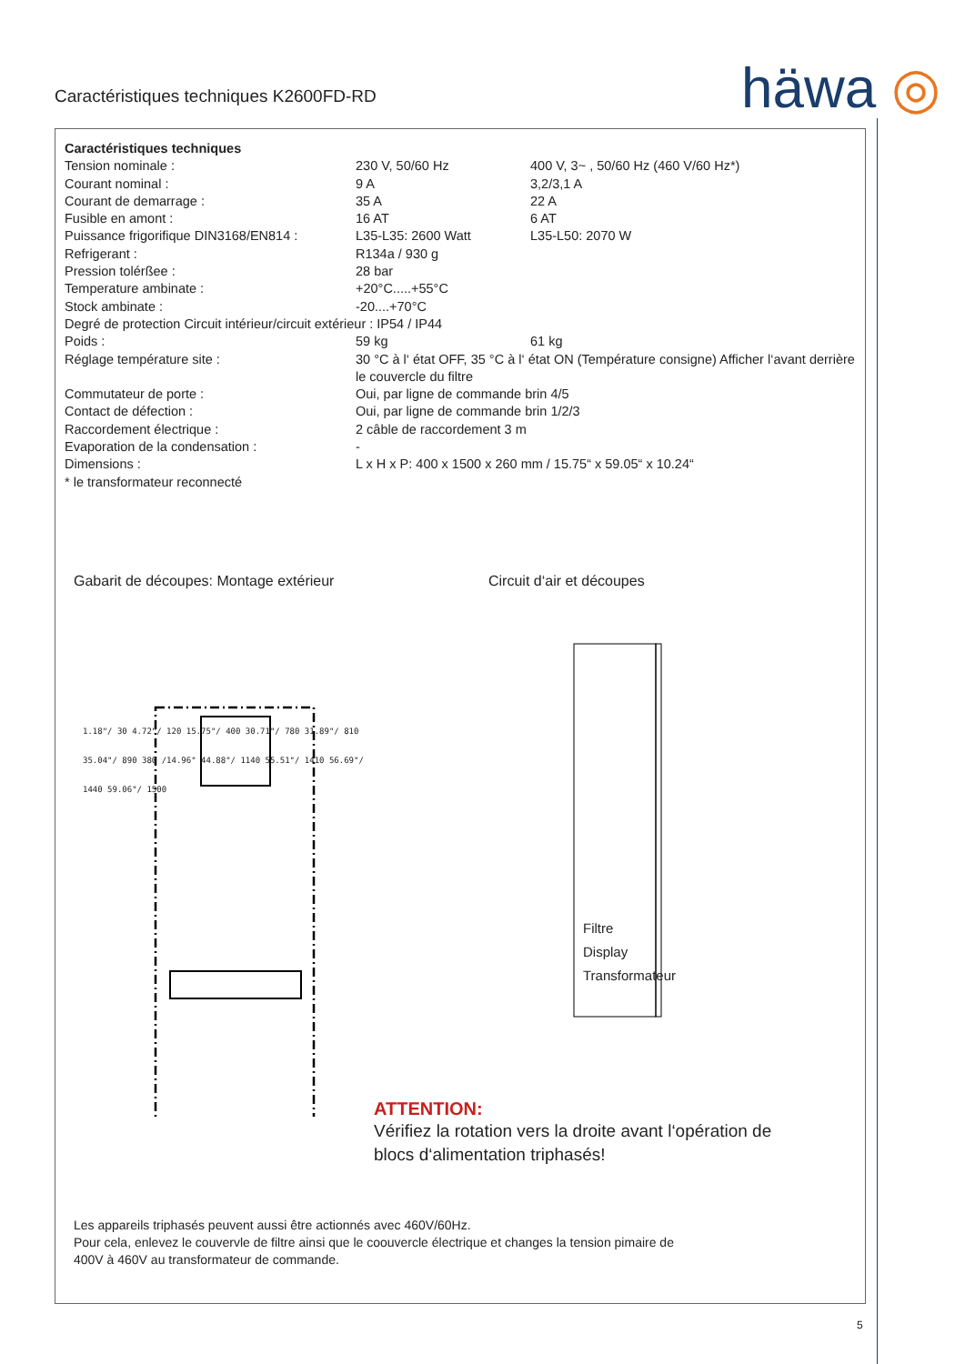Caractéristiques techniques K2600FD-RD
häwa ◎
| Caractéristiques techniques | | |
| Tension nominale : | 230 V, 50/60 Hz | 400 V, 3~ , 50/60 Hz (460 V/60 Hz*) |
| Courant nominal : | 9 A | 3,2/3,1 A |
| Courant de demarrage : | 35 A | 22 A |
| Fusible en amont : | 16 AT | 6 AT |
| Puissance frigorifique DIN3168/EN814 : | L35-L35: 2600 Watt | L35-L50: 2070 W |
| Refrigerant : | R134a / 930 g | |
| Pression tolérßee : | 28 bar | |
| Temperature ambinate : | +20°C.....+55°C | |
| Stock ambinate : | -20....+70°C | |
| Degré de protection Circuit intérieur/circuit extérieur : IP54 / IP44 | | |
| Poids : | 59 kg | 61 kg |
| Réglage température site : | 30 °C à l‘ état OFF, 35 °C à l‘ état ON (Température consigne) Afficher l‘avant derrière le couvercle du filtre | |
| Commutateur de porte : | Oui, par ligne de commande brin 4/5 | |
| Contact de défection : | Oui, par ligne de commande brin 1/2/3 | |
| Raccordement électrique : | 2 câble de raccordement 3 m | |
| Evaporation de la condensation : | - | |
| Dimensions : | L x H x P: 400 x 1500 x 260 mm / 15.75“ x 59.05“ x 10.24“ | |
| * le transformateur reconnecté | | |
Gabarit de découpes: Montage extérieur Circuit d‘air et découpes
1.18"/ 30 4.72"/ 120 15.75"/ 400 30.71"/ 780 31.89"/ 810 35.04"/ 890 380 /14.96" 44.88"/ 1140 55.51"/ 1410 56.69"/ 1440 59.06"/ 1500
Filtre
Display
Transformateur
ATTENTION:
Vérifiez la rotation vers la droite avant l‘opération de blocs d‘alimentation triphasés!
Les appareils triphasés peuvent aussi être actionnés avec 460V/60Hz.
Pour cela, enlevez le couvervle de filtre ainsi que le coouvercle électrique et changes la tension pimaire de
400V à 460V au transformateur de commande.
5